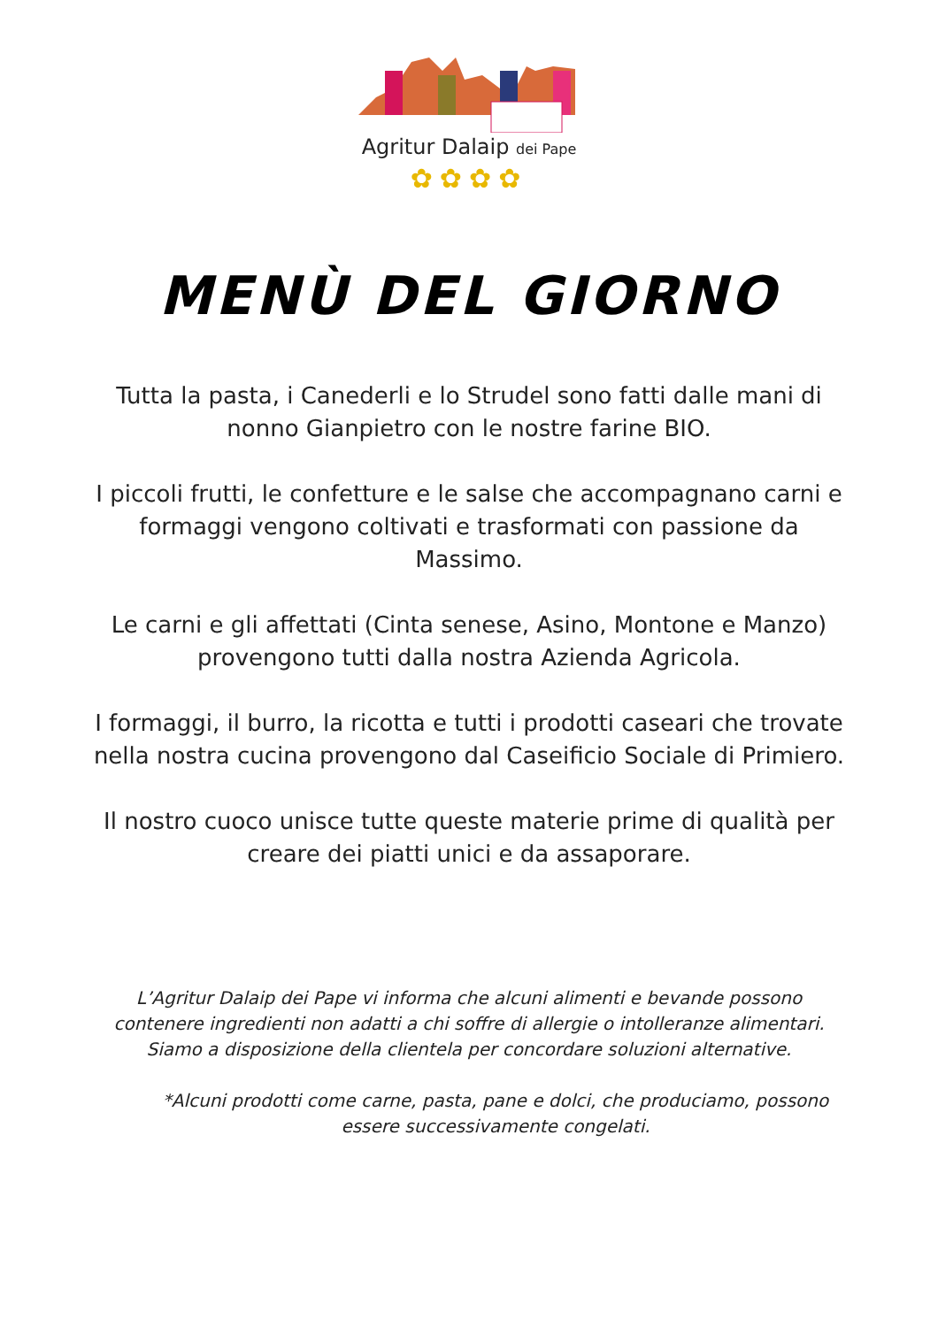Agritur Dalaip dei Pape
✿✿✿✿
MENÙ DEL GIORNO
Tutta la pasta, i Canederli e lo Strudel sono fatti dalle mani di nonno Gianpietro con le nostre farine BIO.
I piccoli frutti, le confetture e le salse che accompagnano carni e formaggi vengono coltivati e trasformati con passione da Massimo.
Le carni e gli affettati (Cinta senese, Asino, Montone e Manzo) provengono tutti dalla nostra Azienda Agricola.
I formaggi, il burro, la ricotta e tutti i prodotti caseari che trovate nella nostra cucina provengono dal Caseificio Sociale di Primiero.
Il nostro cuoco unisce tutte queste materie prime di qualità per creare dei piatti unici e da assaporare.
L’Agritur Dalaip dei Pape vi informa che alcuni alimenti e bevande possono contenere ingredienti non adatti a chi soffre di allergie o intolleranze alimentari. Siamo a disposizione della clientela per concordare soluzioni alternative.
*Alcuni prodotti come carne, pasta, pane e dolci, che produciamo, possono essere successivamente congelati.